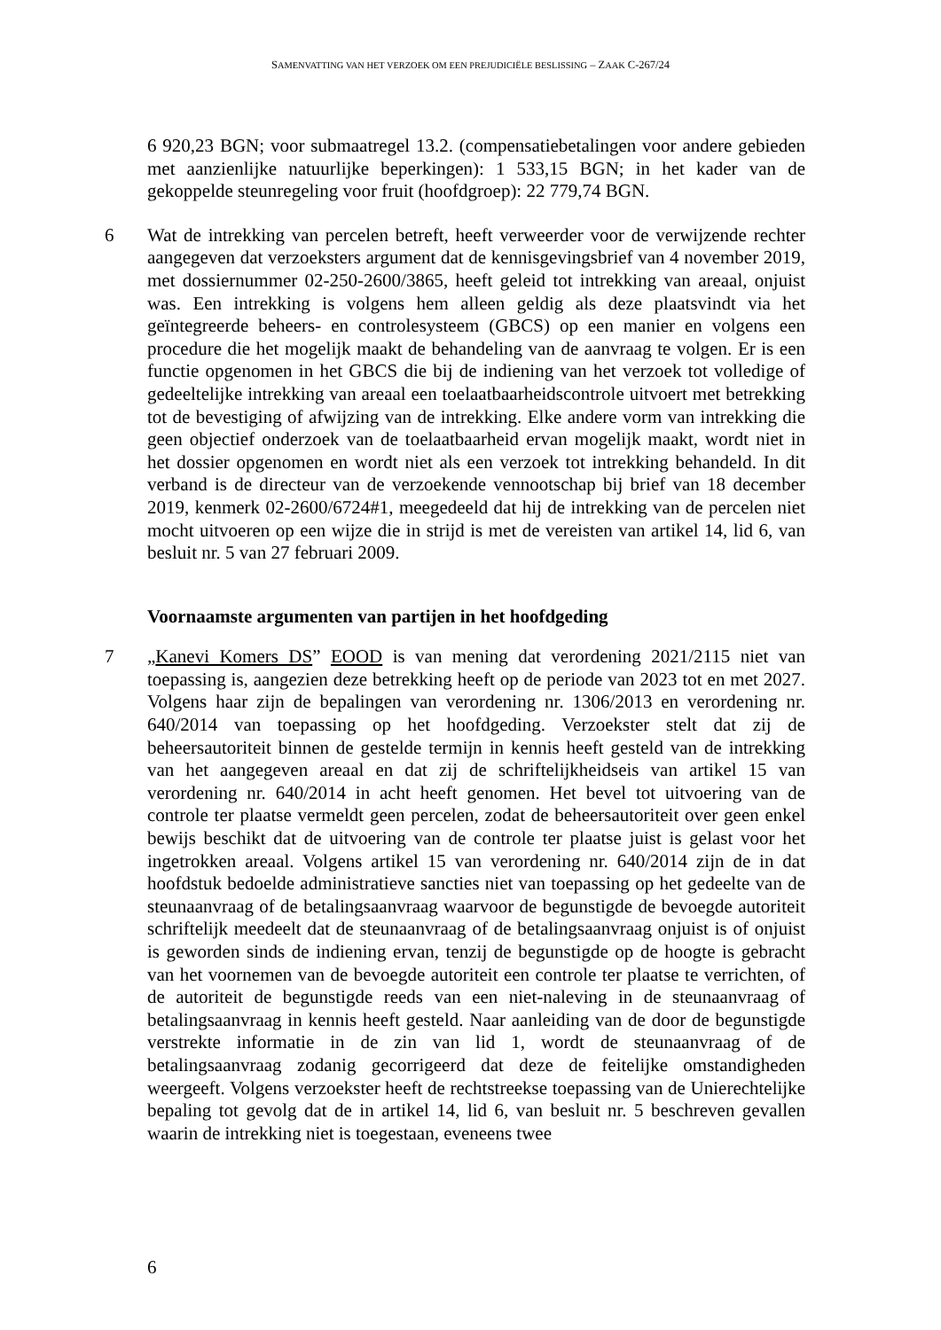SAMENVATTING VAN HET VERZOEK OM EEN PREJUDICIËLE BESLISSING – ZAAK C-267/24
6 920,23 BGN; voor submaatregel 13.2. (compensatiebetalingen voor andere gebieden met aanzienlijke natuurlijke beperkingen): 1 533,15 BGN; in het kader van de gekoppelde steunregeling voor fruit (hoofdgroep): 22 779,74 BGN.
6 Wat de intrekking van percelen betreft, heeft verweerder voor de verwijzende rechter aangegeven dat verzoeksters argument dat de kennisgevingsbrief van 4 november 2019, met dossiernummer 02-250-2600/3865, heeft geleid tot intrekking van areaal, onjuist was. Een intrekking is volgens hem alleen geldig als deze plaatsvindt via het geïntegreerde beheers- en controlesysteem (GBCS) op een manier en volgens een procedure die het mogelijk maakt de behandeling van de aanvraag te volgen. Er is een functie opgenomen in het GBCS die bij de indiening van het verzoek tot volledige of gedeeltelijke intrekking van areaal een toelaatbaarheidscontrole uitvoert met betrekking tot de bevestiging of afwijzing van de intrekking. Elke andere vorm van intrekking die geen objectief onderzoek van de toelaatbaarheid ervan mogelijk maakt, wordt niet in het dossier opgenomen en wordt niet als een verzoek tot intrekking behandeld. In dit verband is de directeur van de verzoekende vennootschap bij brief van 18 december 2019, kenmerk 02-2600/6724#1, meegedeeld dat hij de intrekking van de percelen niet mocht uitvoeren op een wijze die in strijd is met de vereisten van artikel 14, lid 6, van besluit nr. 5 van 27 februari 2009.
Voornaamste argumenten van partijen in het hoofdgeding
7 „Kanevi Komers DS” EOOD is van mening dat verordening 2021/2115 niet van toepassing is, aangezien deze betrekking heeft op de periode van 2023 tot en met 2027. Volgens haar zijn de bepalingen van verordening nr. 1306/2013 en verordening nr. 640/2014 van toepassing op het hoofdgeding. Verzoekster stelt dat zij de beheersautoriteit binnen de gestelde termijn in kennis heeft gesteld van de intrekking van het aangegeven areaal en dat zij de schriftelijkheidseis van artikel 15 van verordening nr. 640/2014 in acht heeft genomen. Het bevel tot uitvoering van de controle ter plaatse vermeldt geen percelen, zodat de beheersautoriteit over geen enkel bewijs beschikt dat de uitvoering van de controle ter plaatse juist is gelast voor het ingetrokken areaal. Volgens artikel 15 van verordening nr. 640/2014 zijn de in dat hoofdstuk bedoelde administratieve sancties niet van toepassing op het gedeelte van de steunaanvraag of de betalingsaanvraag waarvoor de begunstigde de bevoegde autoriteit schriftelijk meedeelt dat de steunaanvraag of de betalingsaanvraag onjuist is of onjuist is geworden sinds de indiening ervan, tenzij de begunstigde op de hoogte is gebracht van het voornemen van de bevoegde autoriteit een controle ter plaatse te verrichten, of de autoriteit de begunstigde reeds van een niet-naleving in de steunaanvraag of betalingsaanvraag in kennis heeft gesteld. Naar aanleiding van de door de begunstigde verstrekte informatie in de zin van lid 1, wordt de steunaanvraag of de betalingsaanvraag zodanig gecorrigeerd dat deze de feitelijke omstandigheden weergeeft. Volgens verzoekster heeft de rechtstreekse toepassing van de Unierechtelijke bepaling tot gevolg dat de in artikel 14, lid 6, van besluit nr. 5 beschreven gevallen waarin de intrekking niet is toegestaan, eveneens twee
6